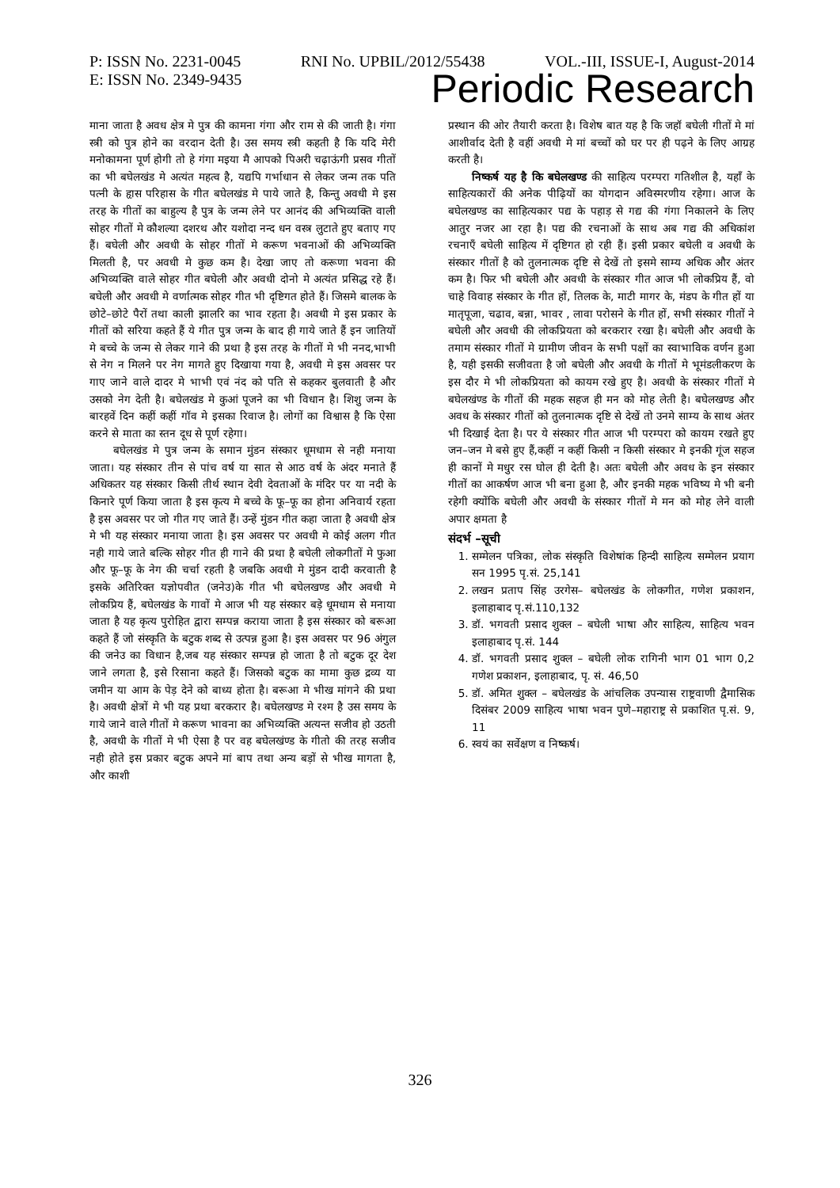P: ISSN No. 2231-0045 RNI No. UPBIL/2012/55438 VOL.-III, ISSUE-I, August-2014
E: ISSN No. 2349-9435 Periodic Research
माना जाता है अवध क्षेत्र मे पुत्र की कामना गंगा और राम से की जाती है। गंगा स्त्री को पुत्र होने का वरदान देती है। उस समय स्त्री कहती है कि यदि मेरी मनोकामना पूर्ण होगी तो हे गंगा मइया मै आपको पिअरी चढ़ाऊंगी प्रसव गीतों का भी बघेलखंड मे अत्यंत महत्व है, यद्यपि गर्भाधान से लेकर जन्म तक पति पत्नी के हृास परिहास के गीत बघेलखंड मे पाये जाते है, किन्तु अवधी मे इस तरह के गीतों का बाहुल्य है पुत्र के जन्म लेने पर आनंद की अभिव्यक्ति वाली सोहर गीतों मे कौशल्या दशरथ और यशोदा नन्द धन वस्त्र लुटाते हुए बताए गए हैं। बघेली और अवधी के सोहर गीतों मे करूण भवनाओं की अभिव्यक्ति मिलती है, पर अवधी मे कुछ कम है। देखा जाए तो करूणा भवना की अभिव्यक्ति वाले सोहर गीत बघेली और अवधी दोनो मे अत्यंत प्रसिद्ध रहे हैं। बघेली और अवधी मे वर्णात्मक सोहर गीत भी दृष्टिगत होते हैं। जिसमे बालक के छोटे–छोटे पैरों तथा काली झालरि का भाव रहता है। अवधी मे इस प्रकार के गीतों को सरिया कहते हैं ये गीत पुत्र जन्म के बाद ही गाये जाते हैं इन जातियों मे बच्चे के जन्म से लेकर गाने की प्रथा है इस तरह के गीतों मे भी ननद,भाभी से नेग न मिलने पर नेग मागते हुए दिखाया गया है, अवधी मे इस अवसर पर गाए जाने वाले दादर मे भाभी एवं नंद को पति से कहकर बुलवाती है और उसको नेग देती है। बघेलखंड मे कुआं पूजने का भी विधान है। शिशु जन्म के बारहवें दिन कहीं कहीं गॉव मे इसका रिवाज है। लोगों का विश्वास है कि ऐसा करने से माता का स्तन दूध से पूर्ण रहेगा।
बघेलखंड मे पुत्र जन्म के समान मुंडन संस्कार धूमधाम से नही मनाया जाता। यह संस्कार तीन से पांच वर्ष या सात से आठ वर्ष के अंदर मनाते हैं अधिकतर यह संस्कार किसी तीर्थ स्थान देवी देवताओं के मंदिर पर या नदी के किनारे पूर्ण किया जाता है इस कृत्य मे बच्चे के फू–फू का होना अनिवार्य रहता है इस अवसर पर जो गीत गए जाते हैं। उन्हें मुंडन गीत कहा जाता है अवधी क्षेत्र मे भी यह संस्कार मनाया जाता है। इस अवसर पर अवधी मे कोई अलग गीत नही गाये जाते बल्कि सोहर गीत ही गाने की प्रथा है बघेली लोकगीतों मे फुआ और फू–फू के नेग की चर्चा रहती है जबकि अवधी मे मुंडन दादी करवाती है इसके अतिरिक्त यज्ञोपवीत (जनेउ)के गीत भी बघेलखण्ड और अवधी मे लोकप्रिय हैं, बघेलखंड के गावों मे आज भी यह संस्कार बड़े धूमधाम से मनाया जाता है यह कृत्य पुरोहित द्वारा सम्पन्न कराया जाता है इस संस्कार को बरूआ कहते हैं जो संस्कृति के बटुक शब्द से उत्पन्न हुआ है। इस अवसर पर 96 अंगुल की जनेउ का विधान है,जब यह संस्कार सम्पन्न हो जाता है तो बटुक दूर देश जाने लगता है, इसे रिसाना कहते हैं। जिसको बटुक का मामा कुछ द्रव्य या जमीन या आम के पेड़ देने को बाध्य होता है। बरूआ मे भीख मांगने की प्रथा है। अवधी क्षेत्रों मे भी यह प्रथा बरकरार है। बघेलखण्ड मे रश्म है उस समय के गाये जाने वाले गीतों मे करूण भावना का अभिव्यक्ति अत्यन्त सजीव हो उठती है, अवधी के गीतों मे भी ऐसा है पर वह बघेलखंण्ड के गीतो की तरह सजीव नही होते इस प्रकार बटुक अपने मां बाप तथा अन्य बड़ों से भीख मागता है, और काशी
प्रस्थान की ओर तैयारी करता है। विशेष बात यह है कि जहॉ बघेली गीतों मे मां आशीर्वाद देती है वहीं अवधी मे मां बच्चों को घर पर ही पढ़ने के लिए आग्रह करती है।
निष्कर्ष यह है कि बघेलखण्ड की साहित्य परम्परा गतिशील है, यहाँ के साहित्यकारों की अनेक पीढ़ियों का योगदान अविस्मरणीय रहेगा। आज के बघेलखण्ड का साहित्यकार पद्य के पहाड़ से गद्य की गंगा निकालने के लिए आतुर नजर आ रहा है। पद्य की रचनाओं के साथ अब गद्य की अधिकांश रचनाएँ बघेली साहित्य में दृष्टिगत हो रही हैं। इसी प्रकार बघेली व अवधी के संस्कार गीतों है को तुलनात्मक दृष्टि से देखें तो इसमे साम्य अधिक और अंतर कम है। फिर भी बघेली और अवधी के संस्कार गीत आज भी लोकप्रिय हैं, वो चाहे विवाह संस्कार के गीत हों, तिलक के, माटी मागर के, मंडप के गीत हों या मातृपूजा, चढाव, बन्ना, भावर , लावा परोसने के गीत हों, सभी संस्कार गीतों ने बघेली और अवधी की लोकप्रियता को बरकरार रखा है। बघेली और अवधी के तमाम संस्कार गीतों मे ग्रामीण जीवन के सभी पक्षों का स्वाभाविक वर्णन हुआ है, यही इसकी सजीवता है जो बघेली और अवधी के गीतों मे भूमंडलीकरण के इस दौर मे भी लोकप्रियता को कायम रखे हुए है। अवधी के संस्कार गीतों मे बघेलखंण्ड के गीतों की महक सहज ही मन को मोह लेती है। बघेलखण्ड और अवध के संस्कार गीतों को तुलनात्मक दृष्टि से देखें तो उनमे साम्य के साथ अंतर भी दिखाई देता है। पर ये संस्कार गीत आज भी परम्परा को कायम रखते हुए जन–जन मे बसे हुए हैं,कहीं न कहीं किसी न किसी संस्कार मे इनकी गूंज सहज ही कानों मे मधुर रस घोल ही देती है। अतः बघेली और अवध के इन संस्कार गीतों का आकर्षण आज भी बना हुआ है, और इनकी महक भविष्य मे भी बनी रहेगी क्योंकि बघेली और अवधी के संस्कार गीतों मे मन को मोह लेने वाली अपार क्षमता है
संदर्भ –सूची
1. सम्मेलन पत्रिका, लोक संस्कृति विशेषांक हिन्दी साहित्य सम्मेलन प्रयाग सन 1995 पृ.सं. 25,141
2. लखन प्रताप सिंह उरगेस– बघेलखंड के लोकगीत, गणेश प्रकाशन, इलाहाबाद पृ.सं.110,132
3. डॉ. भगवती प्रसाद शुक्ल – बघेली भाषा और साहित्य, साहित्य भवन इलाहाबाद पृ.सं. 144
4. डॉ. भगवती प्रसाद शुक्ल – बघेली लोक रागिनी भाग 01 भाग 0,2 गणेश प्रकाशन, इलाहाबाद, पृ. सं. 46,50
5. डॉ. अमित शुक्ल – बघेलखंड के आंचलिक उपन्यास राष्ट्रवाणी द्वैमासिक दिसंबर 2009 साहित्य भाषा भवन पुणे–महाराष्ट्र से प्रकाशित पृ.सं. 9, 11
6. स्वयं का सर्वेक्षण व निष्कर्ष।
326